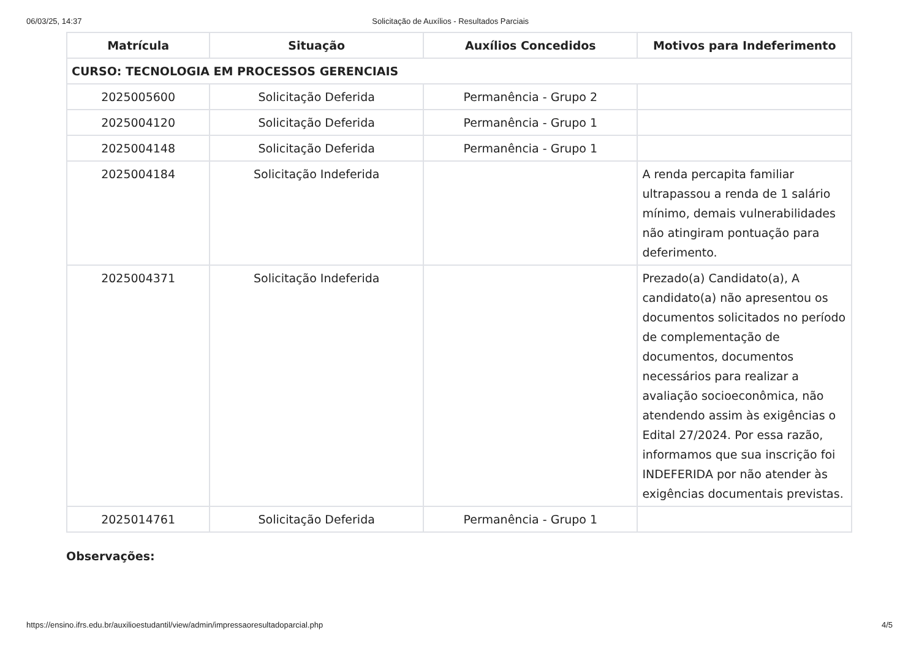06/03/25, 14:37 Solicitação de Auxílios - Resultados Parciais
| Matrícula | Situação | Auxílios Concedidos | Motivos para Indeferimento |
| --- | --- | --- | --- |
| CURSO: TECNOLOGIA EM PROCESSOS GERENCIAIS | | | |
| 2025005600 | Solicitação Deferida | Permanência - Grupo 2 | |
| 2025004120 | Solicitação Deferida | Permanência - Grupo 1 | |
| 2025004148 | Solicitação Deferida | Permanência - Grupo 1 | |
| 2025004184 | Solicitação Indeferida | | A renda percapita familiar ultrapassou a renda de 1 salário mínimo, demais vulnerabilidades não atingiram pontuação para deferimento. |
| 2025004371 | Solicitação Indeferida | | Prezado(a) Candidato(a), A candidato(a) não apresentou os documentos solicitados no período de complementação de documentos, documentos necessários para realizar a avaliação socioeconômica, não atendendo assim às exigências o Edital 27/2024. Por essa razão, informamos que sua inscrição foi INDEFERIDA por não atender às exigências documentais previstas. |
| 2025014761 | Solicitação Deferida | Permanência - Grupo 1 | |
Observações:
https://ensino.ifrs.edu.br/auxilioestudantil/view/admin/impressaoresultadoparcial.php 4/5